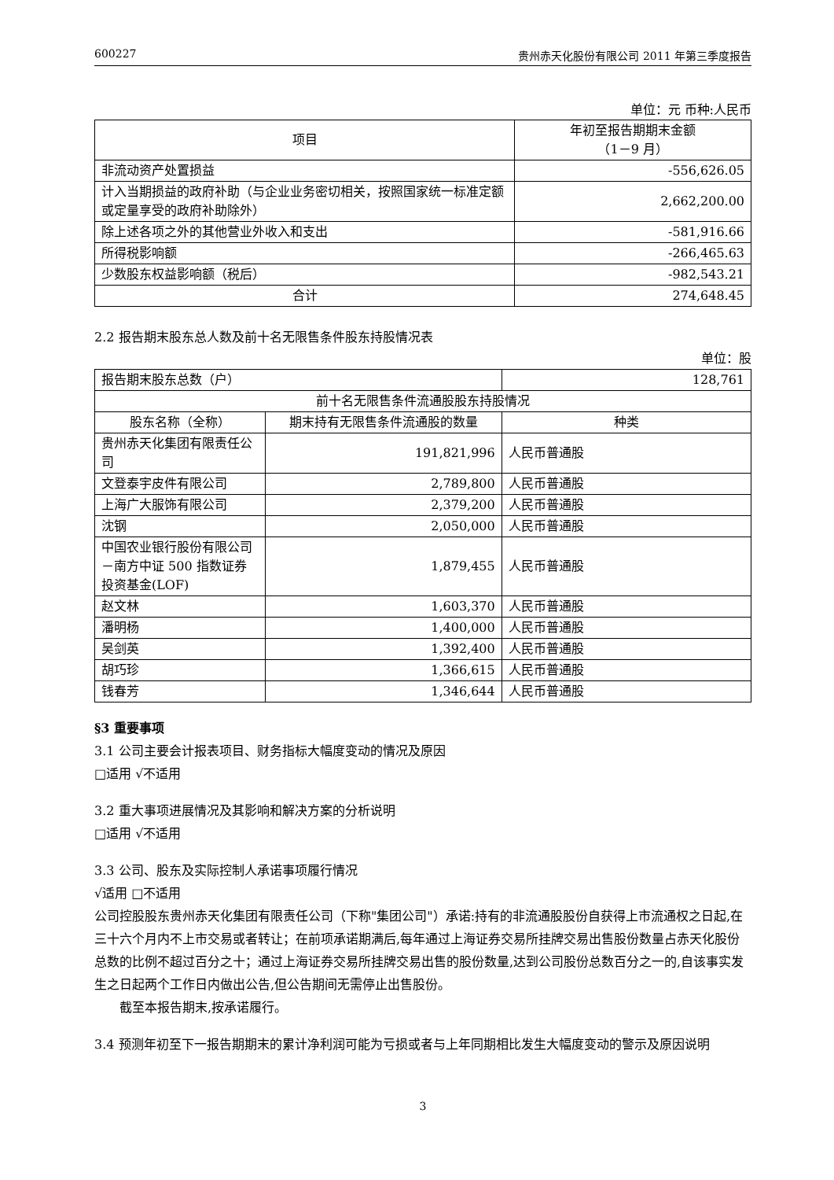600227 贵州赤天化股份有限公司 2011 年第三季度报告
单位：元 币种:人民币
| 项目 | 年初至报告期期末金额 （1－9 月） |
| --- | --- |
| 非流动资产处置损益 | -556,626.05 |
| 计入当期损益的政府补助（与企业业务密切相关，按照国家统一标准定额或定量享受的政府补助除外） | 2,662,200.00 |
| 除上述各项之外的其他营业外收入和支出 | -581,916.66 |
| 所得税影响额 | -266,465.63 |
| 少数股东权益影响额（税后） | -982,543.21 |
| 合计 | 274,648.45 |
2.2 报告期末股东总人数及前十名无限售条件股东持股情况表
单位：股
| 报告期末股东总数（户） | | 128,761 |
| 前十名无限售条件流通股股东持股情况 | | |
| 股东名称（全称） | 期末持有无限售条件流通股的数量 | 种类 |
| 贵州赤天化集团有限责任公司 | 191,821,996 | 人民币普通股 |
| 文登泰宇皮件有限公司 | 2,789,800 | 人民币普通股 |
| 上海广大服饰有限公司 | 2,379,200 | 人民币普通股 |
| 沈钢 | 2,050,000 | 人民币普通股 |
| 中国农业银行股份有限公司－南方中证 500 指数证券投资基金(LOF) | 1,879,455 | 人民币普通股 |
| 赵文林 | 1,603,370 | 人民币普通股 |
| 潘明杨 | 1,400,000 | 人民币普通股 |
| 吴剑英 | 1,392,400 | 人民币普通股 |
| 胡巧珍 | 1,366,615 | 人民币普通股 |
| 钱春芳 | 1,346,644 | 人民币普通股 |
§3 重要事项
3.1 公司主要会计报表项目、财务指标大幅度变动的情况及原因
□适用 √不适用
3.2 重大事项进展情况及其影响和解决方案的分析说明
□适用 √不适用
3.3 公司、股东及实际控制人承诺事项履行情况
√适用 □不适用
公司控股股东贵州赤天化集团有限责任公司（下称"集团公司"）承诺:持有的非流通股股份自获得上市流通权之日起,在三十六个月内不上市交易或者转让；在前项承诺期满后,每年通过上海证券交易所挂牌交易出售股份数量占赤天化股份总数的比例不超过百分之十；通过上海证券交易所挂牌交易出售的股份数量,达到公司股份总数百分之一的,自该事实发生之日起两个工作日内做出公告,但公告期间无需停止出售股份。
截至本报告期末,按承诺履行。
3.4 预测年初至下一报告期期末的累计净利润可能为亏损或者与上年同期相比发生大幅度变动的警示及原因说明
3